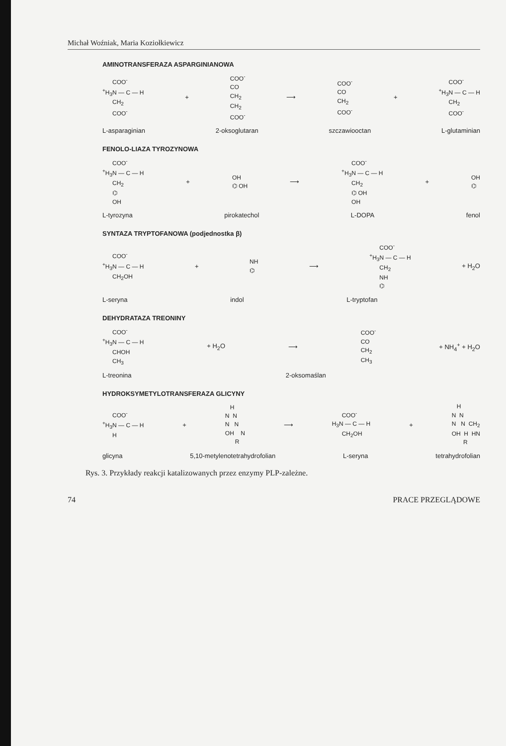Michał Woźniak, Maria Koziołkiewicz
AMINOTRANSFERAZA ASPARGINIANOWA
COO<sup>-</sup> <sup>+</sup>H<sub>3</sub>N — C — H CH<sub>2</sub> COO<sup>-</sup>
+
COO<sup>-</sup> CO CH<sub>2</sub> CH<sub>2</sub> COO<sup>-</sup>
⟶
COO<sup>-</sup> CO CH<sub>2</sub> COO<sup>-</sup>
+
COO<sup>-</sup> <sup>+</sup>H<sub>3</sub>N — C — H CH<sub>2</sub> COO<sup>-</sup>
L-asparaginian 2-oksoglutaran szczawiooctan L-glutaminian
FENOLO-LIAZA TYROZYNOWA
COO<sup>-</sup> <sup>+</sup>H<sub>3</sub>N — C — H CH<sub>2</sub> ⌬ OH
+
OH ⌬ OH
⟶
COO<sup>-</sup> <sup>+</sup>H<sub>3</sub>N — C — H CH<sub>2</sub> ⌬ OH OH
+
OH ⌬
L-tyrozyna pirokatechol L-DOPA fenol
SYNTAZA TRYPTOFANOWA (podjednostka β)
COO<sup>-</sup> <sup>+</sup>H<sub>3</sub>N — C — H CH<sub>2</sub>OH
+
NH ⌬
⟶
COO<sup>-</sup> <sup>+</sup>H<sub>3</sub>N — C — H CH<sub>2</sub> NH ⌬
+ H<sub>2</sub>O
L-seryna indol L-tryptofan
DEHYDRATAZA TREONINY
COO<sup>-</sup> <sup>+</sup>H<sub>3</sub>N — C — H CHOH CH<sub>3</sub>
+ H<sub>2</sub>O ⟶
COO<sup>-</sup> CO CH<sub>2</sub> CH<sub>3</sub>
+ NH<sub>4</sub><sup>+</sup> + H<sub>2</sub>O
L-treonina 2-oksomaślan
HYDROKSYMETYLOTRANSFERAZA GLICYNY
COO<sup>-</sup> <sup>+</sup>H<sub>3</sub>N — C — H H
+
H N N N N OH N R
⟶
COO<sup>-</sup> H<sub>3</sub>N — C — H CH<sub>2</sub>OH
+
H N N N N CH<sub>2</sub> OH H HN R
glicyna 5,10-metylenotetrahydrofolian L-seryna tetrahydrofolian
Rys. 3. Przykłady reakcji katalizowanych przez enzymy PLP-zależne.
74 PRACE PRZEGLĄDOWE